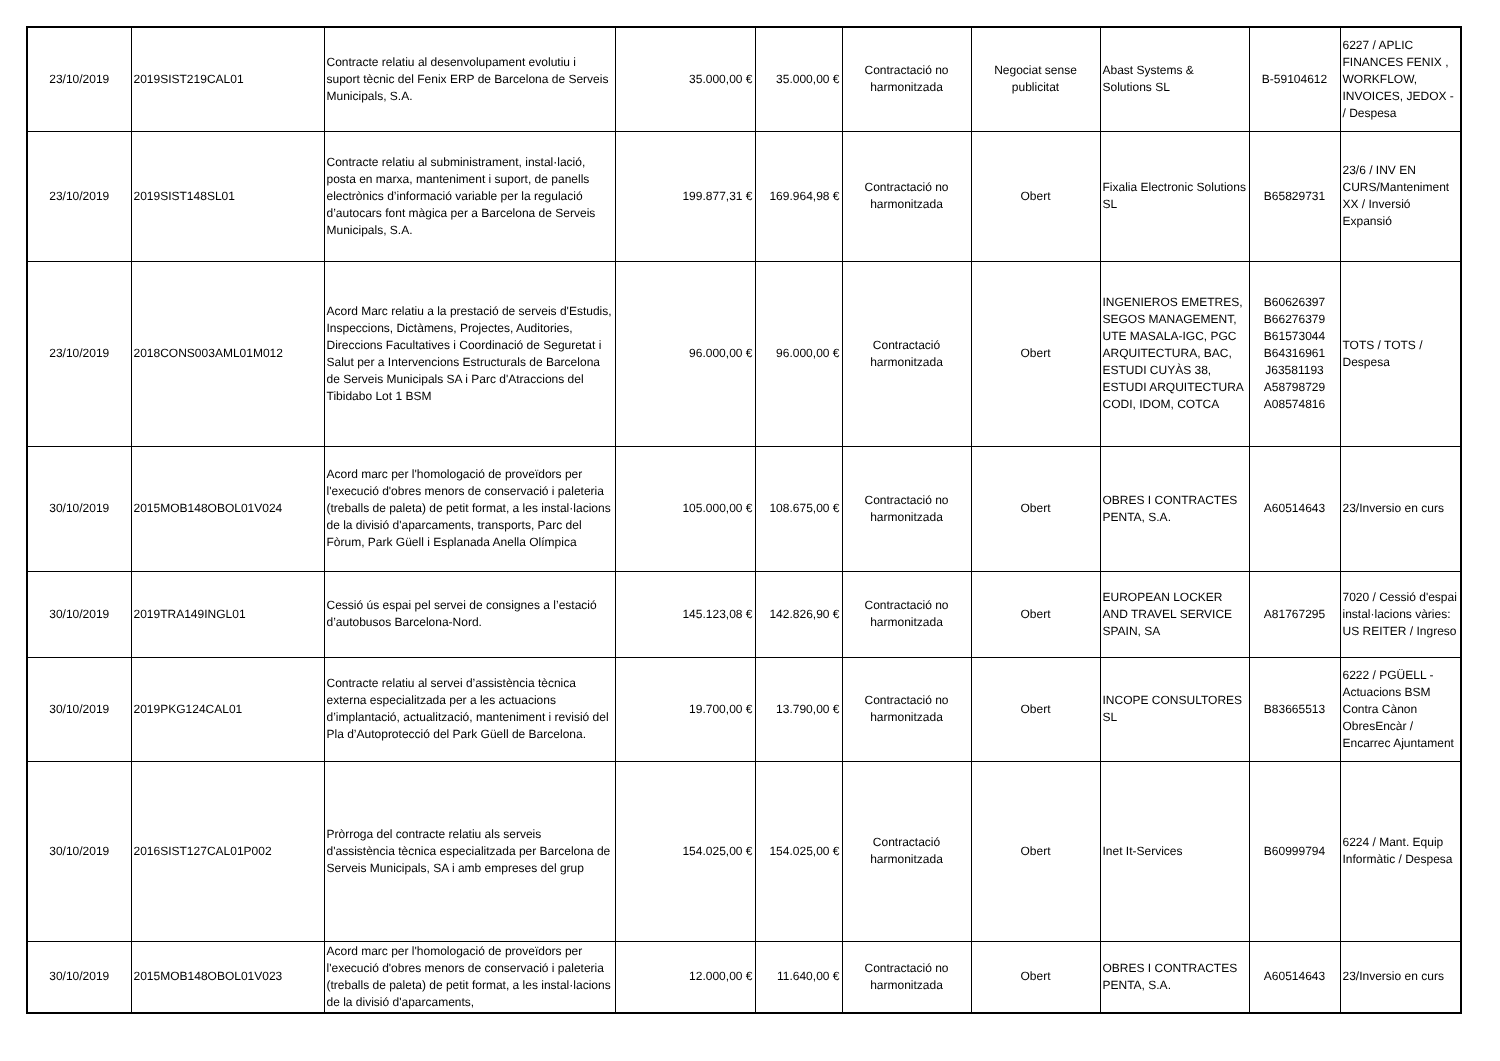| 23/10/2019 | 2019SIST219CAL01 | Contracte relatiu al desenvolupament evolutiu i suport tècnic del Fenix ERP de Barcelona de Serveis Municipals, S.A. | 35.000,00 € | 35.000,00 € | Contractació no harmonitzada | Negociat sense publicitat | Abast Systems & Solutions SL | B-59104612 | 6227 / APLIC FINANCES FENIX , WORKFLOW, INVOICES, JEDOX - / Despesa |
| 23/10/2019 | 2019SIST148SL01 | Contracte relatiu al subministrament, instal·lació, posta en marxa, manteniment i suport, de panells electrònics d’informació variable per la regulació d’autocars font màgica per a Barcelona de Serveis Municipals, S.A. | 199.877,31 € | 169.964,98 € | Contractació no harmonitzada | Obert | Fixalia Electronic Solutions SL | B65829731 | 23/6 / INV EN CURS/Manteniment XX / Inversió Expansió |
| 23/10/2019 | 2018CONS003AML01M012 | Acord Marc relatiu a la prestació de serveis d'Estudis, Inspeccions, Dictàmens, Projectes, Auditories, Direccions Facultatives i Coordinació de Seguretat i Salut per a Intervencions Estructurals de Barcelona de Serveis Municipals SA i Parc d'Atraccions del Tibidabo Lot 1 BSM | 96.000,00 € | 96.000,00 € | Contractació harmonitzada | Obert | INGENIEROS EMETRES, SEGOS MANAGEMENT, UTE MASALA-IGC, PGC ARQUITECTURA, BAC, ESTUDI CUYÀS 38, ESTUDI ARQUITECTURA CODI, IDOM, COTCA | B60626397 B66276379 B61573044 B64316961 J63581193 A58798729 A08574816 | TOTS / TOTS / Despesa |
| 30/10/2019 | 2015MOB148OBOL01V024 | Acord marc per l'homologació de proveïdors per l'execució d'obres menors de conservació i paleteria (treballs de paleta) de petit format, a les instal·lacions de la divisió d'aparcaments, transports, Parc del Fòrum, Park Güell i Esplanada Anella Olímpica | 105.000,00 € | 108.675,00 € | Contractació no harmonitzada | Obert | OBRES I CONTRACTES PENTA, S.A. | A60514643 | 23/Inversio en curs |
| 30/10/2019 | 2019TRA149INGL01 | Cessió ús espai pel servei de consignes a l’estació d’autobusos Barcelona-Nord. | 145.123,08 € | 142.826,90 € | Contractació no harmonitzada | Obert | EUROPEAN LOCKER AND TRAVEL SERVICE SPAIN, SA | A81767295 | 7020 / Cessió d'espai instal·lacions vàries: US REITER / Ingreso |
| 30/10/2019 | 2019PKG124CAL01 | Contracte relatiu al servei d’assistència tècnica externa especialitzada per a les actuacions d’implantació, actualització, manteniment i revisió del Pla d’Autoprotecció del Park Güell de Barcelona. | 19.700,00 € | 13.790,00 € | Contractació no harmonitzada | Obert | INCOPE CONSULTORES SL | B83665513 | 6222 / PGÜELL - Actuacions BSM Contra Cànon ObresEncàr / Encarrec Ajuntament |
| 30/10/2019 | 2016SIST127CAL01P002 | Pròrroga del contracte relatiu als serveis d'assistència tècnica especialitzada per Barcelona de Serveis Municipals, SA i amb empreses del grup | 154.025,00 € | 154.025,00 € | Contractació harmonitzada | Obert | Inet It-Services | B60999794 | 6224 / Mant. Equip Informàtic / Despesa |
| 30/10/2019 | 2015MOB148OBOL01V023 | Acord marc per l'homologació de proveïdors per l'execució d'obres menors de conservació i paleteria (treballs de paleta) de petit format, a les instal·lacions de la divisió d'aparcaments, | 12.000,00 € | 11.640,00 € | Contractació no harmonitzada | Obert | OBRES I CONTRACTES PENTA, S.A. | A60514643 | 23/Inversio en curs |